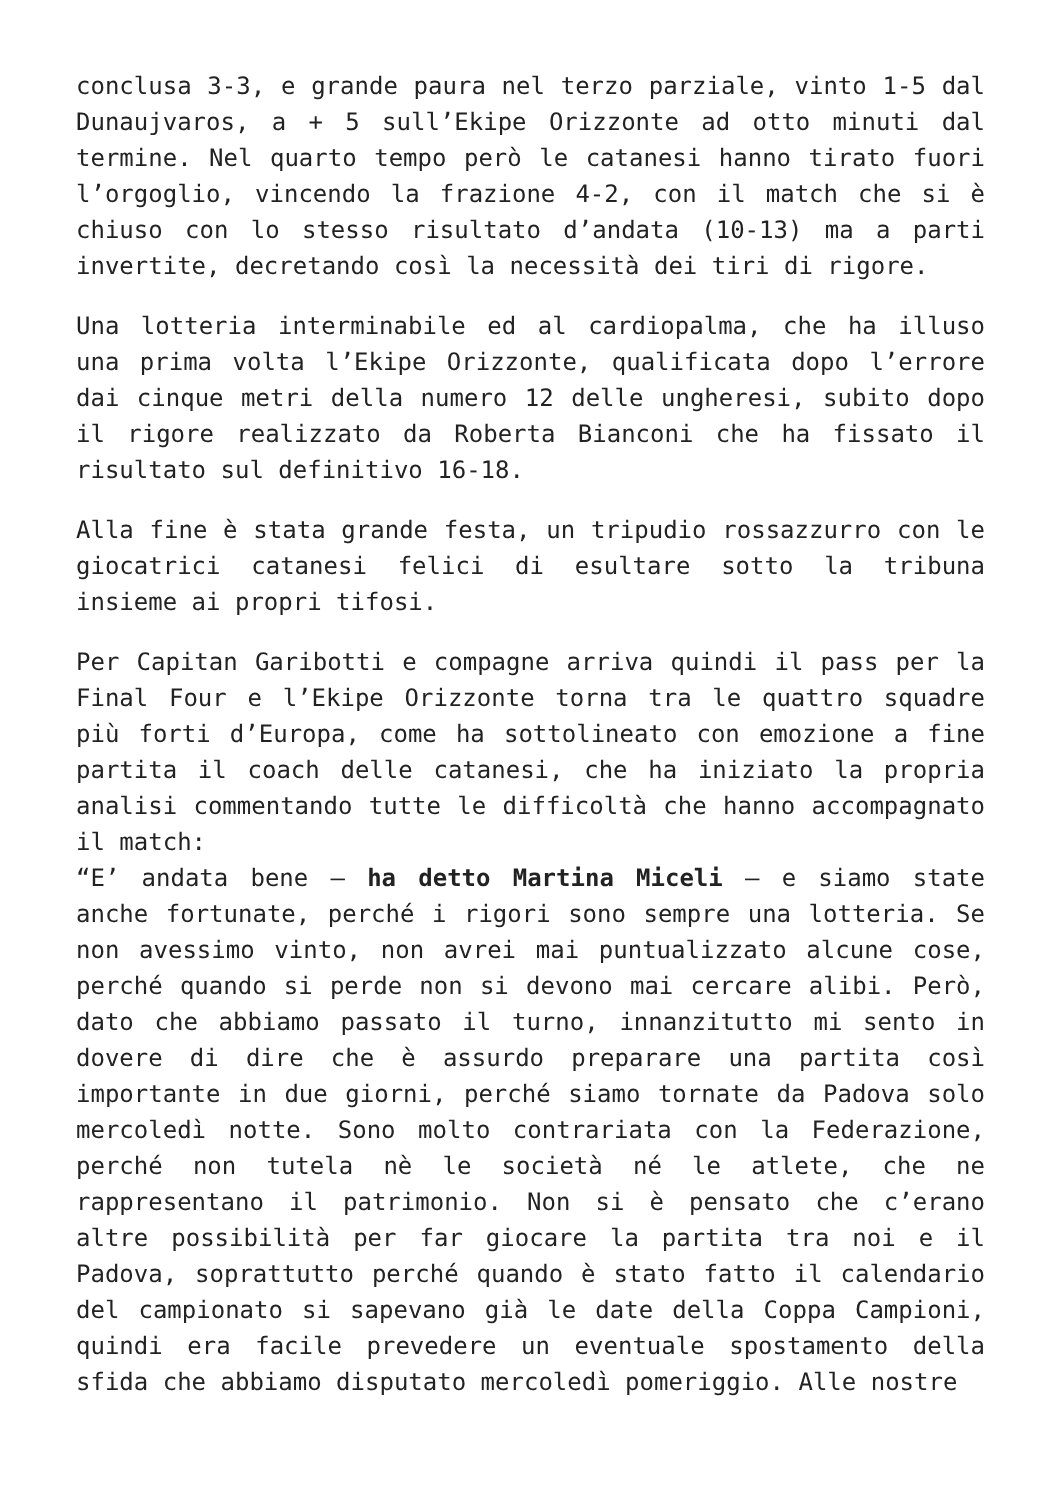conclusa 3-3, e grande paura nel terzo parziale, vinto 1-5 dal Dunaujvaros, a + 5 sull’Ekipe Orizzonte ad otto minuti dal termine. Nel quarto tempo però le catanesi hanno tirato fuori l’orgoglio, vincendo la frazione 4-2, con il match che si è chiuso con lo stesso risultato d’andata (10-13) ma a parti invertite, decretando così la necessità dei tiri di rigore.
Una lotteria interminabile ed al cardiopalma, che ha illuso una prima volta l’Ekipe Orizzonte, qualificata dopo l’errore dai cinque metri della numero 12 delle ungheresi, subito dopo il rigore realizzato da Roberta Bianconi che ha fissato il risultato sul definitivo 16-18.
Alla fine è stata grande festa, un tripudio rossazzurro con le giocatrici catanesi felici di esultare sotto la tribuna insieme ai propri tifosi.
Per Capitan Garibotti e compagne arriva quindi il pass per la Final Four e l’Ekipe Orizzonte torna tra le quattro squadre più forti d’Europa, come ha sottolineato con emozione a fine partita il coach delle catanesi, che ha iniziato la propria analisi commentando tutte le difficoltà che hanno accompagnato il match:
“E’ andata bene – ha detto Martina Miceli – e siamo state anche fortunate, perché i rigori sono sempre una lotteria. Se non avessimo vinto, non avrei mai puntualizzato alcune cose, perché quando si perde non si devono mai cercare alibi. Però, dato che abbiamo passato il turno, innanzitutto mi sento in dovere di dire che è assurdo preparare una partita così importante in due giorni, perché siamo tornate da Padova solo mercoledì notte. Sono molto contrariata con la Federazione, perché non tutela nè le società né le atlete, che ne rappresentano il patrimonio. Non si è pensato che c’erano altre possibilità per far giocare la partita tra noi e il Padova, soprattutto perché quando è stato fatto il calendario del campionato si sapevano già le date della Coppa Campioni, quindi era facile prevedere un eventuale spostamento della sfida che abbiamo disputato mercoledì pomeriggio. Alle nostre